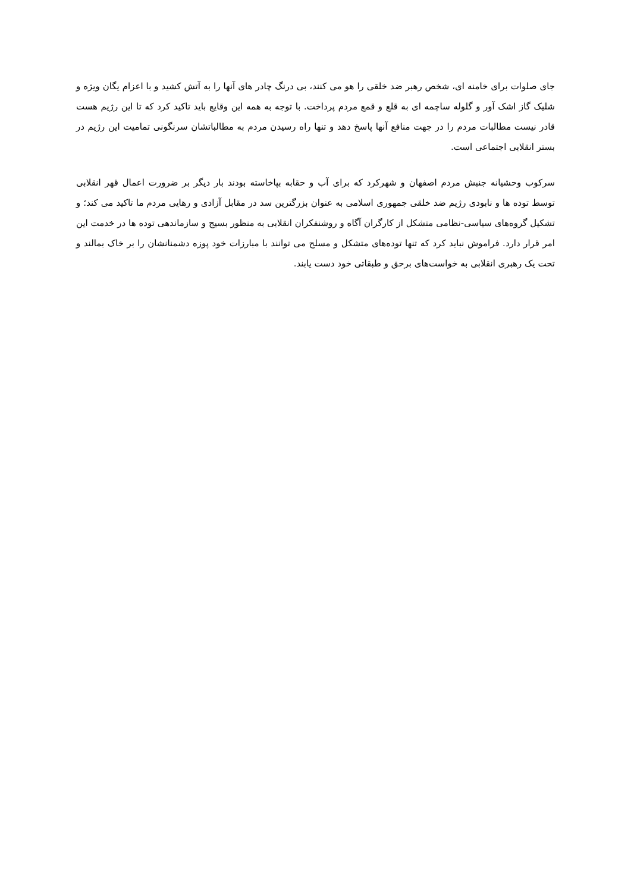جای صلوات برای خامنه ای، شخص رهبر ضد خلقی را هو می کنند، بی درنگ چادر های آنها را به آتش کشید و با اعزام یگان ویژه و شلیک گاز اشک آور و گلوله ساچمه ای به قلع و قمع مردم پرداخت. با توجه به همه این وقایع باید تاکید کرد که تا این رژیم هست قادر نیست مطالبات مردم را در جهت منافع آنها پاسخ دهد و تنها راه رسیدن مردم به مطالباتشان سرنگونی تمامیت این رژیم در بستر انقلابی اجتماعی است.
سرکوب وحشیانه جنبش مردم اصفهان و شهرکرد که برای آب و حقابه بپاخاسته بودند بار دیگر بر ضرورت اعمال قهر انقلابی توسط توده ها و نابودی رژیم ضد خلقی جمهوری اسلامی به عنوان بزرگترین سد در مقابل آزادی و رهایی مردم ما تاکید می کند؛ و تشکیل گروه‌های سیاسی-نظامی متشکل از کارگران آگاه و روشنفکران انقلابی به منظور بسیج و سازماندهی توده ها در خدمت این امر قرار دارد. فراموش نباید کرد که تنها توده‌های متشکل و مسلح می توانند با مبارزات خود پوزه دشمنانشان را بر خاک بمالند و تحت یک رهبری انقلابی به خواست‌های برحق و طبقاتی خود دست یابند.